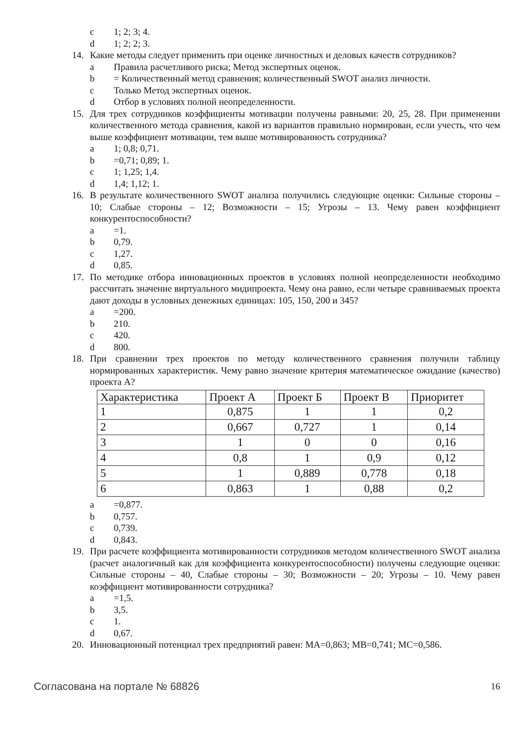c 1; 2; 3; 4.
d 1; 2; 2; 3.
14. Какие методы следует применить при оценке личностных и деловых качеств сотрудников?
a Правила расчетливого риска; Метод экспертных оценок.
b = Количественный метод сравнения; количественный SWOT анализ личности.
c Только Метод экспертных оценок.
d Отбор в условиях полной неопределенности.
15. Для трех сотрудников коэффициенты мотивации получены равными: 20, 25, 28. При применении количественного метода сравнения, какой из вариантов правильно нормирован, если учесть, что чем выше коэффициент мотивации, тем выше мотивированность сотрудника?
a 1; 0,8; 0,71.
b =0,71; 0,89; 1.
c 1; 1,25; 1,4.
d 1,4; 1,12; 1.
16. В результате количественного SWOT анализа получились следующие оценки: Сильные стороны – 10; Слабые стороны – 12; Возможности – 15; Угрозы – 13. Чему равен коэффициент конкурентоспособности?
a =1.
b 0,79.
c 1,27.
d 0,85.
17. По методике отбора инновационных проектов в условиях полной неопределенности необходимо рассчитать значение виртуального мидипроекта. Чему она равно, если четыре сравниваемых проекта дают доходы в условных денежных единицах: 105, 150, 200 и 345?
a =200.
b 210.
c 420.
d 800.
18. При сравнении трех проектов по методу количественного сравнения получили таблицу нормированных характеристик. Чему равно значение критерия математическое ожидание (качество) проекта А?
| Характеристика | Проект А | Проект Б | Проект В | Приоритет |
| --- | --- | --- | --- | --- |
| 1 | 0,875 | 1 | 1 | 0,2 |
| 2 | 0,667 | 0,727 | 1 | 0,14 |
| 3 | 1 | 0 | 0 | 0,16 |
| 4 | 0,8 | 1 | 0,9 | 0,12 |
| 5 | 1 | 0,889 | 0,778 | 0,18 |
| 6 | 0,863 | 1 | 0,88 | 0,2 |
a =0,877.
b 0,757.
c 0,739.
d 0,843.
19. При расчете коэффициента мотивированности сотрудников методом количественного SWOT анализа (расчет аналогичный как для коэффициента конкурентоспособности) получены следующие оценки: Сильные стороны – 40, Слабые стороны – 30; Возможности – 20; Угрозы – 10. Чему равен коэффициент мотивированности сотрудника?
a =1,5.
b 3,5.
c 1.
d 0,67.
20. Инновационный потенциал трех предприятий равен: МА=0,863; МВ=0,741; МС=0,586.
Согласована на портале № 68826 16